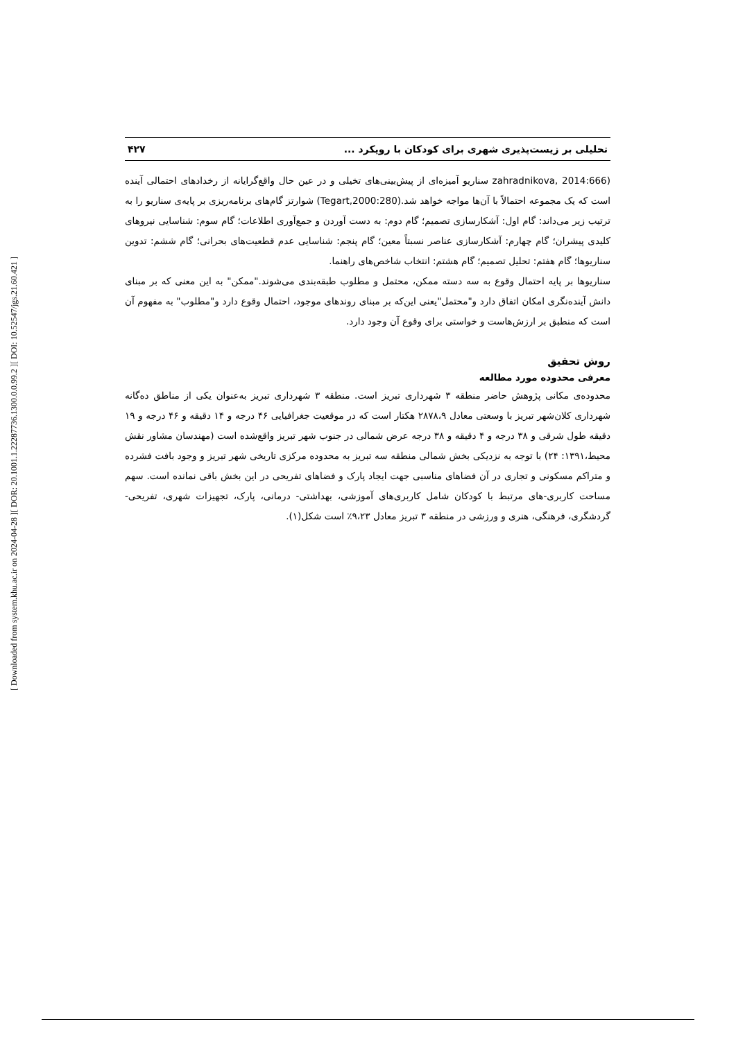[ DOI: 10.52547/jgs.21.60.421 ]
[ DOR: 20.1001.1.22287736.1300.0.0.99.2 ]
[ Downloaded from system.khu.ac.ir on 2024-04-28 ]
تحلیلی بر زیست‌پذیری شهری برای کودکان با رویکرد ... ۴۲۷
(zahradnikova, 2014:666 سناریو آمیزه‌ای از پیش‌بینی‌های تخیلی و در عین حال واقع‌گرایانه از رخدادهای احتمالی آینده است که یک مجموعه احتمالاً با آن‌ها مواجه خواهد شد.(Tegart,2000:280) شوارتز گام‌های برنامه‌ریزی بر پایه‌ی سناریو را به ترتیب زیر می‌داند: گام اول: آشکارسازی تصمیم؛ گام دوم: به دست آوردن و جمع‌آوری اطلاعات؛ گام سوم: شناسایی نیروهای کلیدی پیشران؛ گام چهارم: آشکارسازی عناصر نسبتاً معین؛ گام پنجم: شناسایی عدم قطعیت‌های بحرانی؛ گام ششم: تدوین سناریوها؛ گام هفتم: تحلیل تصمیم؛ گام هشتم: انتخاب شاخص‌های راهنما.
سناریوها بر پایه احتمال وقوع به سه دسته ممکن، محتمل و مطلوب طبقه‌بندی می‌شوند."ممکن" به این معنی که بر مبنای دانش آینده‌نگری امکان اتفاق دارد و"محتمل"یعنی این‌که بر مبنای روندهای موجود، احتمال وقوع دارد و"مطلوب" به مفهوم آن است که منطبق بر ارزش‌هاست و خواستی برای وقوع آن وجود دارد.
روش تحقیق
معرفی محدوده مورد مطالعه
محدوده‌ی مکانی پژوهش حاضر منطقه ۳ شهرداری تبریز است. منطقه ۳ شهرداری تبریز به‌عنوان یکی از مناطق ده‌گانه شهرداری کلان‌شهر تبریز با وسعتی معادل ۲۸۷۸،۹ هکتار است که در موقعیت جغرافیایی ۴۶ درجه و ۱۴ دقیقه و ۴۶ درجه و ۱۹ دقیقه طول شرقی و ۳۸ درجه و ۴ دقیقه و ۳۸ درجه عرض شمالی در جنوب شهر تبریز واقع‌شده است (مهندسان مشاور نقش محیط،۱۳۹۱: ۲۴) با توجه به نزدیکی بخش شمالی منطقه سه تبریز به محدوده مرکزی تاریخی شهر تبریز و وجود بافت فشرده و متراکم مسکونی و تجاری در آن فضاهای مناسبی جهت ایجاد پارک و فضاهای تفریحی در این بخش باقی نمانده است. سهم مساحت کاربری-های مرتبط با کودکان شامل کاربری‌های آموزشی، بهداشتی- درمانی، پارک، تجهیزات شهری، تفریحی- گردشگری، فرهنگی، هنری و ورزشی در منطقه ۳ تبریز معادل ۹،۲۳٪ است شکل(۱).